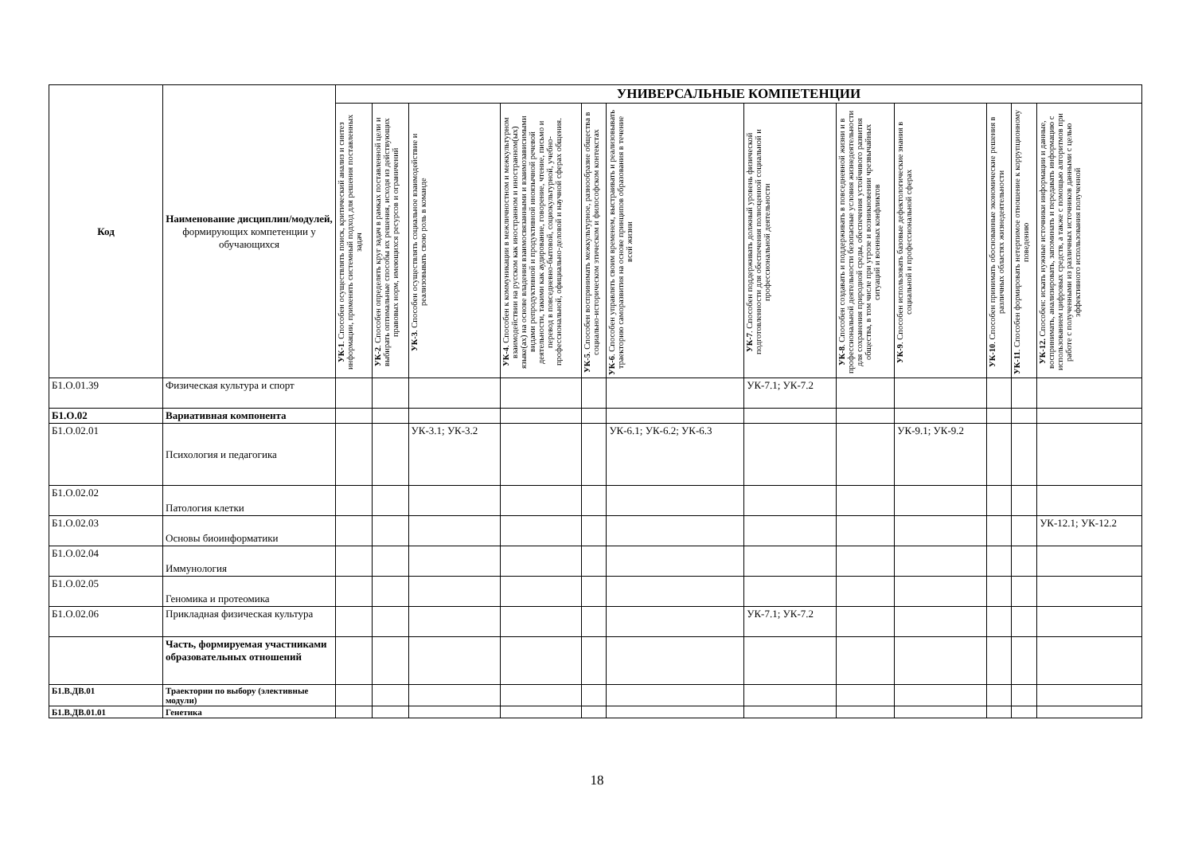| Код | Наименование дисциплин/модулей, формирующих компетенции у обучающихся | УНИВЕРСАЛЬНЫЕ КОМПЕТЕНЦИИ | | | | | | | | | | | |
| --- | --- | --- | --- | --- | --- | --- | --- | --- | --- | --- | --- | --- | --- |
| | | УК-1 . Способен осуществлять поиск, критический анализ и синтез информации, применять системный подход для решения поставленных задач | УК-2 . Способен определять круг задач в рамках поставленной цели и выбирать оптимальные способы их решения, исходя из действующих правовых норм, имеющихся ресурсов и ограничений | УК-3 . Способен осуществлять социальное взаимодействие и реализовывать свою роль в команде | УК-4 . Способен к коммуникации в межличностном и межкультурном взаимодействии на русском как иностранном и иностранном(ых) языке(ах) на основе владения взаимосвязанными и взаимозависимыми видами репродуктивной и продуктивной иноязычной речевой деятельности, такими как аудирование, говорение, чтение, письмо и перевод в повседневно-бытовой, социокультурной, учебно-профессиональной, официально-деловой и научной сферах общения. | УК-5 . Способен воспринимать межкультурное, разнообразие общества в социально-историческом этическом и философском контекстах | УК-6 . Способен управлять своим временем, выстраивать и реализовывать траекторию саморазвития на основе принципов образования в течение всей жизни | УК-7 . Способен поддерживать должный уровень физической подготовленности для обеспечения полноценной социальной и профессиональной деятельности | УК-8 . Способен создавать и поддерживать в повседневной жизни и в профессиональной деятельности безопасные условия жизнедеятельности для сохранения природной среды, обеспечения устойчивого развития общества, в том числе при угрозе и возникновении чрезвычайных ситуаций и военных конфликтов | УК-9 . Способен использовать базовые дефектологические знания в социальной и профессиональной сферах | УК-10 . Способен принимать обоснованные экономические решения в различных областях жизнедеятельности | УК-11 . Способен формировать нетерпимое отношение к коррупционному поведению | УК-12. Способен: искать нужные источники информации и данные, воспринимать, анализировать, запоминать и передавать информацию с использованием цифровых средств, а также с помощью алгоритмов при работе с полученными из различных источников данными с целью эффективного использования полученной |
| Б1.О.01.39 | Физическая культура и спорт | | | | | | | УК-7.1; УК-7.2 | | | | | |
| Б1.О.02 | Вариативная компонента | | | | | | | | | | | | |
| Б1.О.02.01 | Психология и педагогика | | | УК-3.1; УК-3.2 | | | УК-6.1; УК-6.2; УК-6.3 | | | УК-9.1; УК-9.2 | | | |
| Б1.О.02.02 | Патология клетки | | | | | | | | | | | | |
| Б1.О.02.03 | Основы биоинформатики | | | | | | | | | | | | УК-12.1; УК-12.2 |
| Б1.О.02.04 | Иммунология | | | | | | | | | | | | |
| Б1.О.02.05 | Геномика и протеомика | | | | | | | | | | | | |
| Б1.О.02.06 | Прикладная физическая культура | | | | | | | УК-7.1; УК-7.2 | | | | | |
| | Часть, формируемая участниками образовательных отношений | | | | | | | | | | | | |
| Б1.В.ДВ.01 | Траектории по выбору (элективные модули) | | | | | | | | | | | | |
| Б1.В.ДВ.01.01 | Генетика | | | | | | | | | | | | |
18